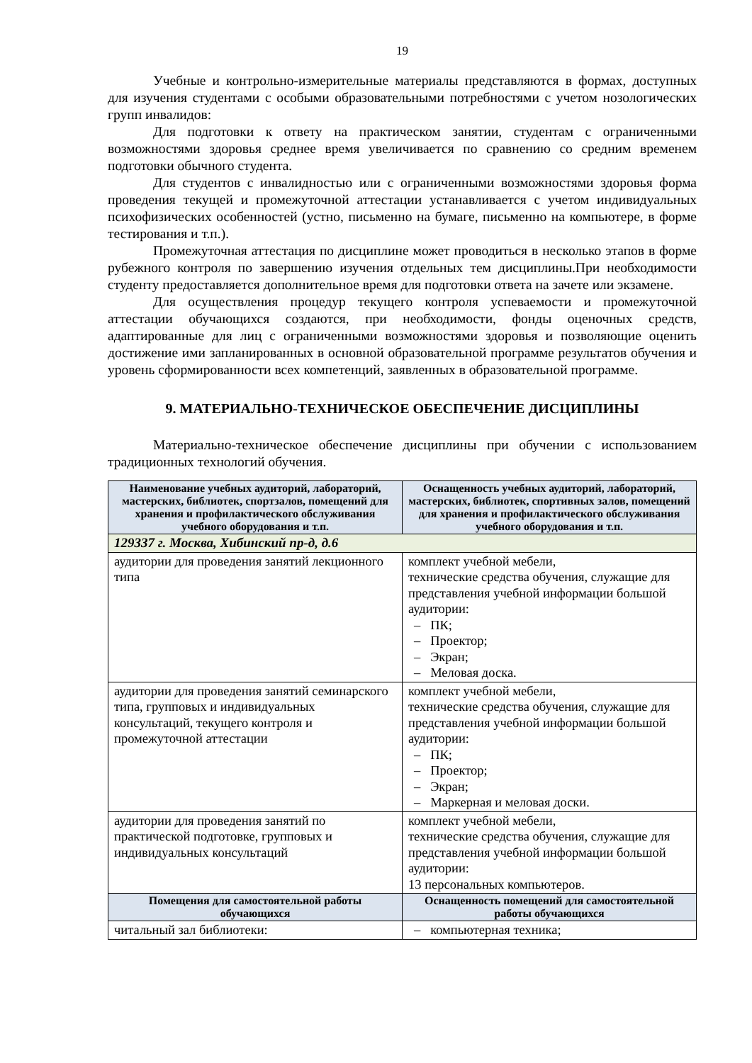19
Учебные и контрольно-измерительные материалы представляются в формах, доступных для изучения студентами с особыми образовательными потребностями с учетом нозологических групп инвалидов:
Для подготовки к ответу на практическом занятии, студентам с ограниченными возможностями здоровья среднее время увеличивается по сравнению со средним временем подготовки обычного студента.
Для студентов с инвалидностью или с ограниченными возможностями здоровья форма проведения текущей и промежуточной аттестации устанавливается с учетом индивидуальных психофизических особенностей (устно, письменно на бумаге, письменно на компьютере, в форме тестирования и т.п.).
Промежуточная аттестация по дисциплине может проводиться в несколько этапов в форме рубежного контроля по завершению изучения отдельных тем дисциплины.При необходимости студенту предоставляется дополнительное время для подготовки ответа на зачете или экзамене.
Для осуществления процедур текущего контроля успеваемости и промежуточной аттестации обучающихся создаются, при необходимости, фонды оценочных средств, адаптированные для лиц с ограниченными возможностями здоровья и позволяющие оценить достижение ими запланированных в основной образовательной программе результатов обучения и уровень сформированности всех компетенций, заявленных в образовательной программе.
9. МАТЕРИАЛЬНО-ТЕХНИЧЕСКОЕ ОБЕСПЕЧЕНИЕ ДИСЦИПЛИНЫ
Материально-техническое обеспечение дисциплины при обучении с использованием традиционных технологий обучения.
| Наименование учебных аудиторий, лабораторий, мастерских, библиотек, спортзалов, помещений для хранения и профилактического обслуживания учебного оборудования и т.п. | Оснащенность учебных аудиторий, лабораторий, мастерских, библиотек, спортивных залов, помещений для хранения и профилактического обслуживания учебного оборудования и т.п. |
| --- | --- |
| 129337 г. Москва, Хибинский пр-д, д.6 | |
| аудитории для проведения занятий лекционного типа | комплект учебной мебели, технические средства обучения, служащие для представления учебной информации большой аудитории: – ПК; – Проектор; – Экран; – Меловая доска. |
| аудитории для проведения занятий семинарского типа, групповых и индивидуальных консультаций, текущего контроля и промежуточной аттестации | комплект учебной мебели, технические средства обучения, служащие для представления учебной информации большой аудитории: – ПК; – Проектор; – Экран; – Маркерная и меловая доски. |
| аудитории для проведения занятий по практической подготовке, групповых и индивидуальных консультаций | комплект учебной мебели, технические средства обучения, служащие для представления учебной информации большой аудитории: 13 персональных компьютеров. |
| Помещения для самостоятельной работы обучающихся | Оснащенность помещений для самостоятельной работы обучающихся |
| читальный зал библиотеки: | – компьютерная техника; |